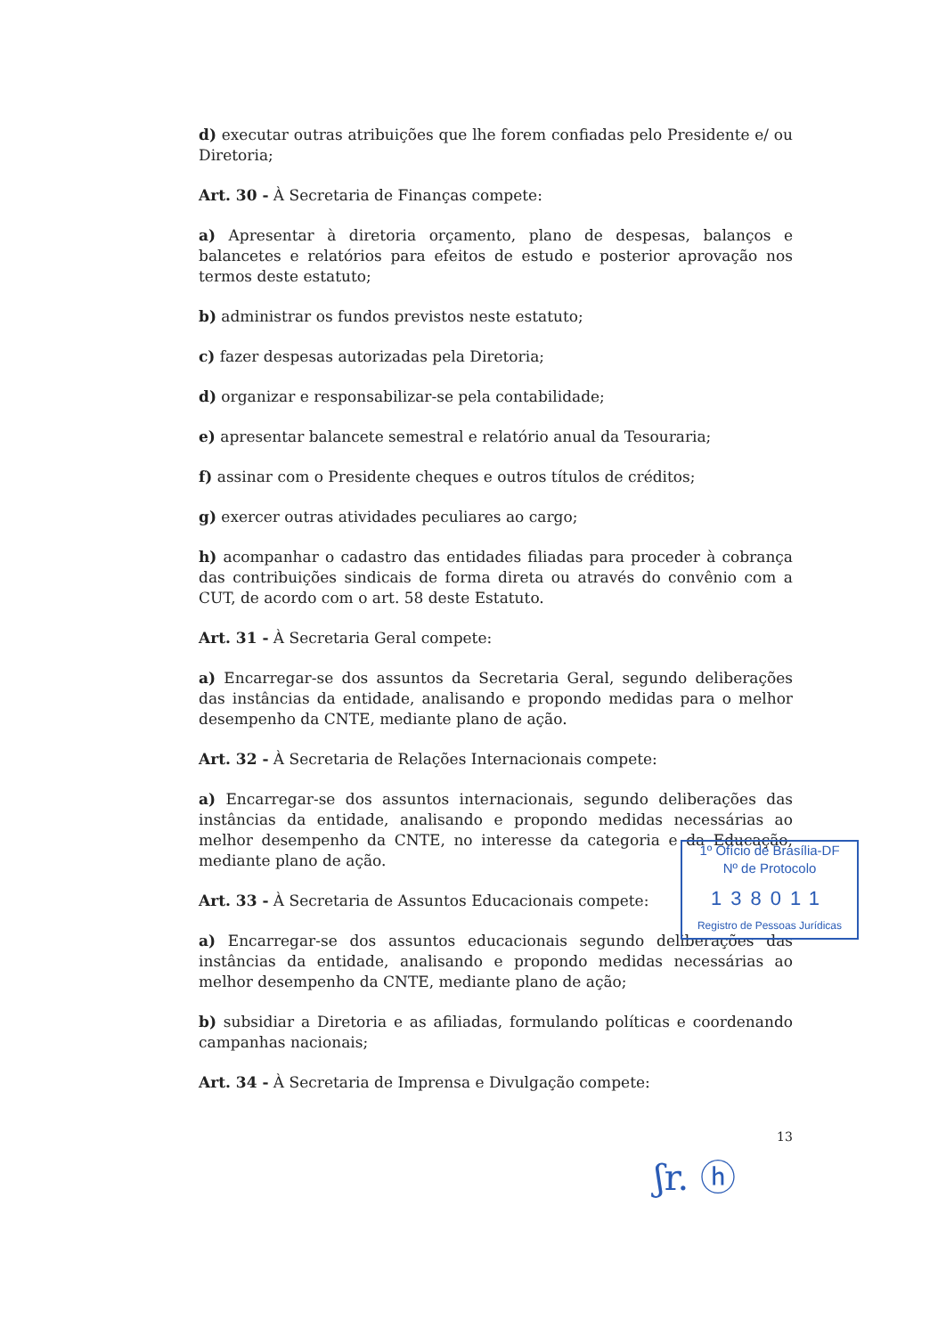d) executar outras atribuições que lhe forem confiadas pelo Presidente e/ ou Diretoria;
Art. 30 - À Secretaria de Finanças compete:
a) Apresentar à diretoria orçamento, plano de despesas, balanços e balancetes e relatórios para efeitos de estudo e posterior aprovação nos termos deste estatuto;
b) administrar os fundos previstos neste estatuto;
c) fazer despesas autorizadas pela Diretoria;
d) organizar e responsabilizar-se pela contabilidade;
e) apresentar balancete semestral e relatório anual da Tesouraria;
f) assinar com o Presidente cheques e outros títulos de créditos;
g) exercer outras atividades peculiares ao cargo;
h) acompanhar o cadastro das entidades filiadas para proceder à cobrança das contribuições sindicais de forma direta ou através do convênio com a CUT, de acordo com o art. 58 deste Estatuto.
Art. 31 - À Secretaria Geral compete:
a) Encarregar-se dos assuntos da Secretaria Geral, segundo deliberações das instâncias da entidade, analisando e propondo medidas para o melhor desempenho da CNTE, mediante plano de ação.
Art. 32 - À Secretaria de Relações Internacionais compete:
a) Encarregar-se dos assuntos internacionais, segundo deliberações das instâncias da entidade, analisando e propondo medidas necessárias ao melhor desempenho da CNTE, no interesse da categoria e da Educação, mediante plano de ação.
Art. 33 - À Secretaria de Assuntos Educacionais compete:
a) Encarregar-se dos assuntos educacionais segundo deliberações das instâncias da entidade, analisando e propondo medidas necessárias ao melhor desempenho da CNTE, mediante plano de ação;
b) subsidiar a Diretoria e as afiliadas, formulando políticas e coordenando campanhas nacionais;
Art. 34 - À Secretaria de Imprensa e Divulgação compete:
1º Ofício de Brasília-DF
Nº de Protocolo
138011
Registro de Pessoas Jurídicas
13
ʃr. ⓗ